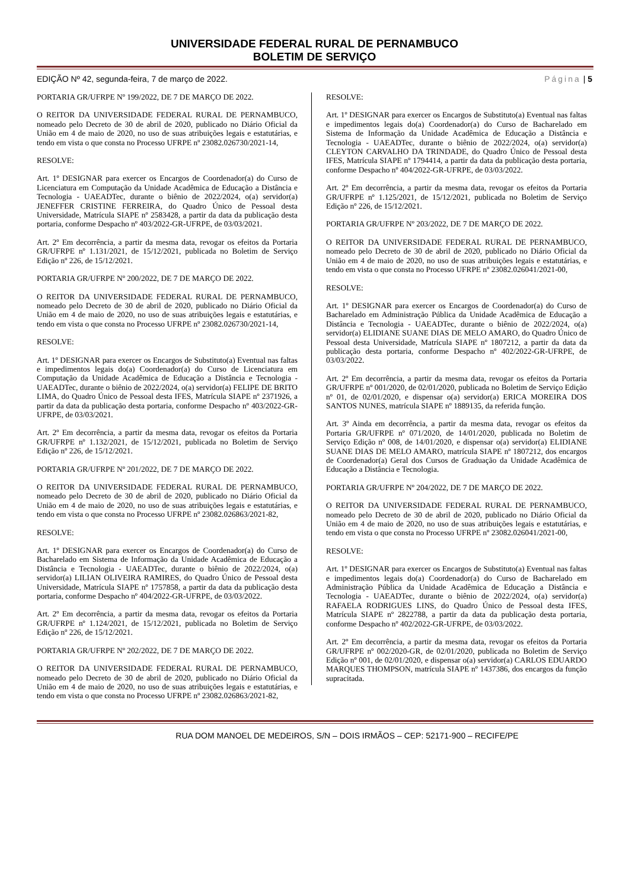UNIVERSIDADE FEDERAL RURAL DE PERNAMBUCO
BOLETIM DE SERVIÇO
EDIÇÃO Nº 42, segunda-feira, 7 de março de 2022. Página | 5
PORTARIA GR/UFRPE Nº 199/2022, DE 7 DE MARÇO DE 2022.
O REITOR DA UNIVERSIDADE FEDERAL RURAL DE PERNAMBUCO, nomeado pelo Decreto de 30 de abril de 2020, publicado no Diário Oficial da União em 4 de maio de 2020, no uso de suas atribuições legais e estatutárias, e tendo em vista o que consta no Processo UFRPE nº 23082.026730/2021-14,
RESOLVE:
Art. 1º DESIGNAR para exercer os Encargos de Coordenador(a) do Curso de Licenciatura em Computação da Unidade Acadêmica de Educação a Distância e Tecnologia - UAEADTec, durante o biênio de 2022/2024, o(a) servidor(a) JENEFFER CRISTINE FERREIRA, do Quadro Único de Pessoal desta Universidade, Matrícula SIAPE nº 2583428, a partir da data da publicação desta portaria, conforme Despacho nº 403/2022-GR-UFRPE, de 03/03/2021.
Art. 2º Em decorrência, a partir da mesma data, revogar os efeitos da Portaria GR/UFRPE nº 1.131/2021, de 15/12/2021, publicada no Boletim de Serviço Edição nº 226, de 15/12/2021.
PORTARIA GR/UFRPE Nº 200/2022, DE 7 DE MARÇO DE 2022.
O REITOR DA UNIVERSIDADE FEDERAL RURAL DE PERNAMBUCO, nomeado pelo Decreto de 30 de abril de 2020, publicado no Diário Oficial da União em 4 de maio de 2020, no uso de suas atribuições legais e estatutárias, e tendo em vista o que consta no Processo UFRPE nº 23082.026730/2021-14,
RESOLVE:
Art. 1º DESIGNAR para exercer os Encargos de Substituto(a) Eventual nas faltas e impedimentos legais do(a) Coordenador(a) do Curso de Licenciatura em Computação da Unidade Acadêmica de Educação a Distância e Tecnologia - UAEADTec, durante o biênio de 2022/2024, o(a) servidor(a) FELIPE DE BRITO LIMA, do Quadro Único de Pessoal desta IFES, Matrícula SIAPE nº 2371926, a partir da data da publicação desta portaria, conforme Despacho nº 403/2022-GR-UFRPE, de 03/03/2021.
Art. 2º Em decorrência, a partir da mesma data, revogar os efeitos da Portaria GR/UFRPE nº 1.132/2021, de 15/12/2021, publicada no Boletim de Serviço Edição nº 226, de 15/12/2021.
PORTARIA GR/UFRPE Nº 201/2022, DE 7 DE MARÇO DE 2022.
O REITOR DA UNIVERSIDADE FEDERAL RURAL DE PERNAMBUCO, nomeado pelo Decreto de 30 de abril de 2020, publicado no Diário Oficial da União em 4 de maio de 2020, no uso de suas atribuições legais e estatutárias, e tendo em vista o que consta no Processo UFRPE nº 23082.026863/2021-82,
RESOLVE:
Art. 1º DESIGNAR para exercer os Encargos de Coordenador(a) do Curso de Bacharelado em Sistema de Informação da Unidade Acadêmica de Educação a Distância e Tecnologia - UAEADTec, durante o biênio de 2022/2024, o(a) servidor(a) LILIAN OLIVEIRA RAMIRES, do Quadro Único de Pessoal desta Universidade, Matrícula SIAPE nº 1757858, a partir da data da publicação desta portaria, conforme Despacho nº 404/2022-GR-UFRPE, de 03/03/2022.
Art. 2º Em decorrência, a partir da mesma data, revogar os efeitos da Portaria GR/UFRPE nº 1.124/2021, de 15/12/2021, publicada no Boletim de Serviço Edição nº 226, de 15/12/2021.
PORTARIA GR/UFRPE Nº 202/2022, DE 7 DE MARÇO DE 2022.
O REITOR DA UNIVERSIDADE FEDERAL RURAL DE PERNAMBUCO, nomeado pelo Decreto de 30 de abril de 2020, publicado no Diário Oficial da União em 4 de maio de 2020, no uso de suas atribuições legais e estatutárias, e tendo em vista o que consta no Processo UFRPE nº 23082.026863/2021-82,
RESOLVE:
Art. 1º DESIGNAR para exercer os Encargos de Substituto(a) Eventual nas faltas e impedimentos legais do(a) Coordenador(a) do Curso de Bacharelado em Sistema de Informação da Unidade Acadêmica de Educação a Distância e Tecnologia - UAEADTec, durante o biênio de 2022/2024, o(a) servidor(a) CLEYTON CARVALHO DA TRINDADE, do Quadro Único de Pessoal desta IFES, Matrícula SIAPE nº 1794414, a partir da data da publicação desta portaria, conforme Despacho nº 404/2022-GR-UFRPE, de 03/03/2022.
Art. 2º Em decorrência, a partir da mesma data, revogar os efeitos da Portaria GR/UFRPE nº 1.125/2021, de 15/12/2021, publicada no Boletim de Serviço Edição nº 226, de 15/12/2021.
PORTARIA GR/UFRPE Nº 203/2022, DE 7 DE MARÇO DE 2022.
O REITOR DA UNIVERSIDADE FEDERAL RURAL DE PERNAMBUCO, nomeado pelo Decreto de 30 de abril de 2020, publicado no Diário Oficial da União em 4 de maio de 2020, no uso de suas atribuições legais e estatutárias, e tendo em vista o que consta no Processo UFRPE nº 23082.026041/2021-00,
RESOLVE:
Art. 1º DESIGNAR para exercer os Encargos de Coordenador(a) do Curso de Bacharelado em Administração Pública da Unidade Acadêmica de Educação a Distância e Tecnologia - UAEADTec, durante o biênio de 2022/2024, o(a) servidor(a) ELIDIANE SUANE DIAS DE MELO AMARO, do Quadro Único de Pessoal desta Universidade, Matrícula SIAPE nº 1807212, a partir da data da publicação desta portaria, conforme Despacho nº 402/2022-GR-UFRPE, de 03/03/2022.
Art. 2º Em decorrência, a partir da mesma data, revogar os efeitos da Portaria GR/UFRPE nº 001/2020, de 02/01/2020, publicada no Boletim de Serviço Edição nº 01, de 02/01/2020, e dispensar o(a) servidor(a) ERICA MOREIRA DOS SANTOS NUNES, matrícula SIAPE nº 1889135, da referida função.
Art. 3º Ainda em decorrência, a partir da mesma data, revogar os efeitos da Portaria GR/UFRPE nº 071/2020, de 14/01/2020, publicada no Boletim de Serviço Edição nº 008, de 14/01/2020, e dispensar o(a) servidor(a) ELIDIANE SUANE DIAS DE MELO AMARO, matrícula SIAPE nº 1807212, dos encargos de Coordenador(a) Geral dos Cursos de Graduação da Unidade Acadêmica de Educação a Distância e Tecnologia.
PORTARIA GR/UFRPE Nº 204/2022, DE 7 DE MARÇO DE 2022.
O REITOR DA UNIVERSIDADE FEDERAL RURAL DE PERNAMBUCO, nomeado pelo Decreto de 30 de abril de 2020, publicado no Diário Oficial da União em 4 de maio de 2020, no uso de suas atribuições legais e estatutárias, e tendo em vista o que consta no Processo UFRPE nº 23082.026041/2021-00,
RESOLVE:
Art. 1º DESIGNAR para exercer os Encargos de Substituto(a) Eventual nas faltas e impedimentos legais do(a) Coordenador(a) do Curso de Bacharelado em Administração Pública da Unidade Acadêmica de Educação a Distância e Tecnologia - UAEADTec, durante o biênio de 2022/2024, o(a) servidor(a) RAFAELA RODRIGUES LINS, do Quadro Único de Pessoal desta IFES, Matrícula SIAPE nº 2822788, a partir da data da publicação desta portaria, conforme Despacho nº 402/2022-GR-UFRPE, de 03/03/2022.
Art. 2º Em decorrência, a partir da mesma data, revogar os efeitos da Portaria GR/UFRPE nº 002/2020-GR, de 02/01/2020, publicada no Boletim de Serviço Edição nº 001, de 02/01/2020, e dispensar o(a) servidor(a) CARLOS EDUARDO MARQUES THOMPSON, matrícula SIAPE nº 1437386, dos encargos da função supracitada.
RUA DOM MANOEL DE MEDEIROS, S/N – DOIS IRMÃOS – CEP: 52171-900 – RECIFE/PE